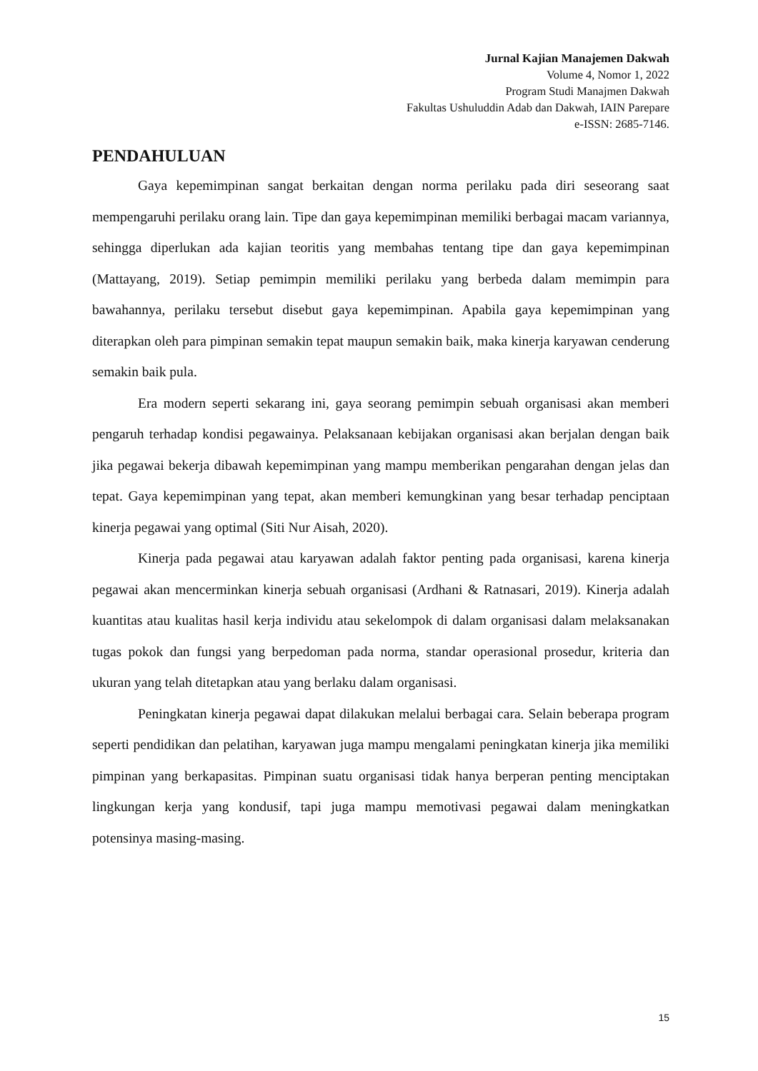Jurnal Kajian Manajemen Dakwah
Volume 4, Nomor 1, 2022
Program Studi Manajmen Dakwah
Fakultas Ushuluddin Adab dan Dakwah, IAIN Parepare
e-ISSN: 2685-7146.
PENDAHULUAN
Gaya kepemimpinan sangat berkaitan dengan norma perilaku pada diri seseorang saat mempengaruhi perilaku orang lain. Tipe dan gaya kepemimpinan memiliki berbagai macam variannya, sehingga diperlukan ada kajian teoritis yang membahas tentang tipe dan gaya kepemimpinan (Mattayang, 2019). Setiap pemimpin memiliki perilaku yang berbeda dalam memimpin para bawahannya, perilaku tersebut disebut gaya kepemimpinan. Apabila gaya kepemimpinan yang diterapkan oleh para pimpinan semakin tepat maupun semakin baik, maka kinerja karyawan cenderung semakin baik pula.
Era modern seperti sekarang ini, gaya seorang pemimpin sebuah organisasi akan memberi pengaruh terhadap kondisi pegawainya. Pelaksanaan kebijakan organisasi akan berjalan dengan baik jika pegawai bekerja dibawah kepemimpinan yang mampu memberikan pengarahan dengan jelas dan tepat. Gaya kepemimpinan yang tepat, akan memberi kemungkinan yang besar terhadap penciptaan kinerja pegawai yang optimal (Siti Nur Aisah, 2020).
Kinerja pada pegawai atau karyawan adalah faktor penting pada organisasi, karena kinerja pegawai akan mencerminkan kinerja sebuah organisasi (Ardhani & Ratnasari, 2019). Kinerja adalah kuantitas atau kualitas hasil kerja individu atau sekelompok di dalam organisasi dalam melaksanakan tugas pokok dan fungsi yang berpedoman pada norma, standar operasional prosedur, kriteria dan ukuran yang telah ditetapkan atau yang berlaku dalam organisasi.
Peningkatan kinerja pegawai dapat dilakukan melalui berbagai cara. Selain beberapa program seperti pendidikan dan pelatihan, karyawan juga mampu mengalami peningkatan kinerja jika memiliki pimpinan yang berkapasitas. Pimpinan suatu organisasi tidak hanya berperan penting menciptakan lingkungan kerja yang kondusif, tapi juga mampu memotivasi pegawai dalam meningkatkan potensinya masing-masing.
15